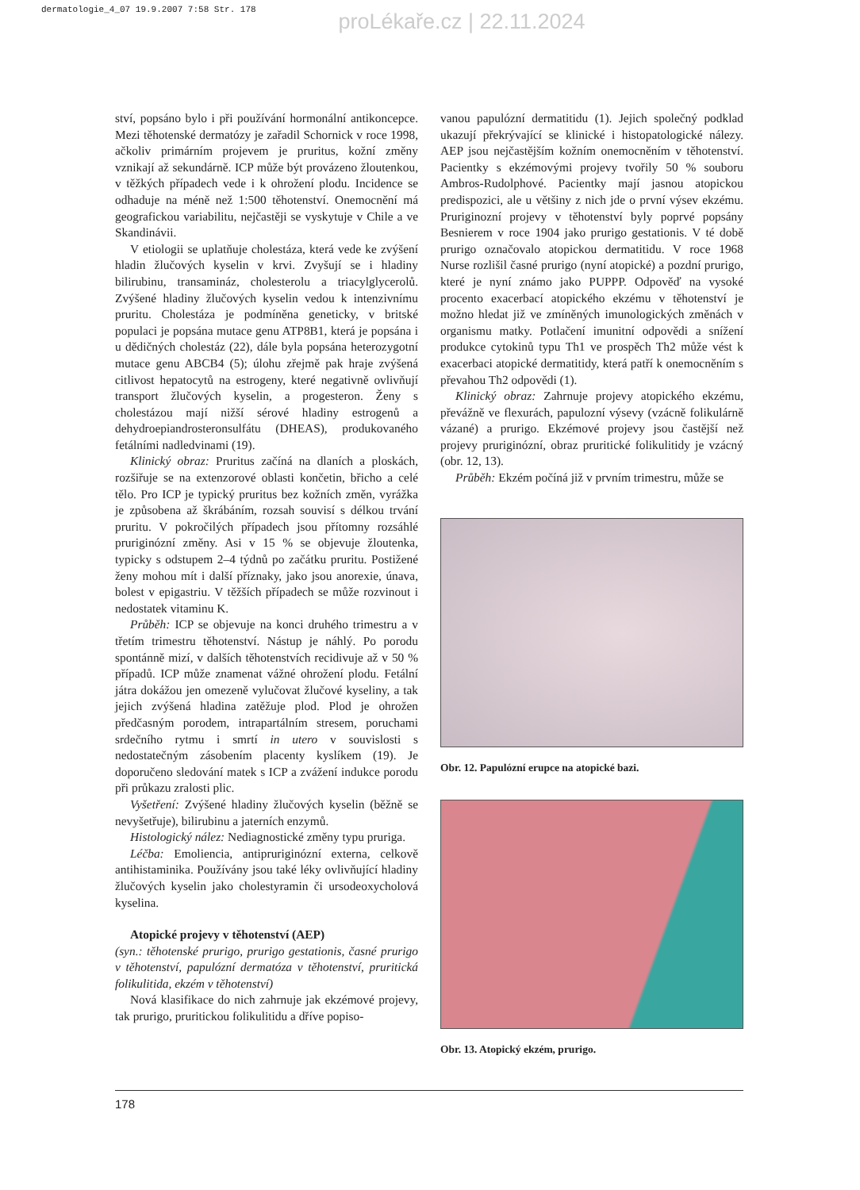dermatologie_4_07 19.9.2007 7:58 Str. 178
proLékaře.cz | 22.11.2024
ství, popsáno bylo i při používání hormonální antikoncepce. Mezi těhotenské dermatózy je zařadil Schornick v roce 1998, ačkoliv primárním projevem je pruritus, kožní změny vznikají až sekundárně. ICP může být provázeno žloutenkou, v těžkých případech vede i k ohrožení plodu. Incidence se odhaduje na méně než 1:500 těhotenství. Onemocnění má geografickou variabilitu, nejčastěji se vyskytuje v Chile a ve Skandinávii.
V etiologii se uplatňuje cholestáza, která vede ke zvýšení hladin žlučových kyselin v krvi. Zvyšují se i hladiny bilirubinu, transamináz, cholesterolu a triacylglycerolů. Zvýšené hladiny žlučových kyselin vedou k intenzivnímu pruritu. Cholestáza je podmíněna geneticky, v britské populaci je popsána mutace genu ATP8B1, která je popsána i u dědičných cholestáz (22), dále byla popsána heterozygotní mutace genu ABCB4 (5); úlohu zřejmě pak hraje zvýšená citlivost hepatocytů na estrogeny, které negativně ovlivňují transport žlučových kyselin, a progesteron. Ženy s cholestázou mají nižší sérové hladiny estrogenů a dehydroepiandrosteronsulfátu (DHEAS), produkovaného fetálními nadledvinami (19).
Klinický obraz: Pruritus začíná na dlaních a ploskách, rozšiřuje se na extenzorové oblasti končetin, břicho a celé tělo. Pro ICP je typický pruritus bez kožních změn, vyrážka je způsobena až škrábáním, rozsah souvisí s délkou trvání pruritu. V pokročilých případech jsou přítomny rozsáhlé pruriginózní změny. Asi v 15 % se objevuje žloutenka, typicky s odstupem 2–4 týdnů po začátku pruritu. Postižené ženy mohou mít i další příznaky, jako jsou anorexie, únava, bolest v epigastriu. V těžších případech se může rozvinout i nedostatek vitaminu K.
Průběh: ICP se objevuje na konci druhého trimestru a v třetím trimestru těhotenství. Nástup je náhlý. Po porodu spontánně mizí, v dalších těhotenstvích recidivuje až v 50 % případů. ICP může znamenat vážné ohrožení plodu. Fetální játra dokážou jen omezeně vylučovat žlučové kyseliny, a tak jejich zvýšená hladina zatěžuje plod. Plod je ohrožen předčasným porodem, intrapartálním stresem, poruchami srdečního rytmu i smrtí in utero v souvislosti s nedostatečným zásobením placenty kyslíkem (19). Je doporučeno sledování matek s ICP a zvážení indukce porodu při průkazu zralosti plic.
Vyšetření: Zvýšené hladiny žlučových kyselin (běžně se nevyšetřuje), bilirubinu a jaterních enzymů.
Histologický nález: Nediagnostické změny typu pruriga.
Léčba: Emoliencia, antipruriginózní externa, celkově antihistaminika. Používány jsou také léky ovlivňující hladiny žlučových kyselin jako cholestyramin či ursodeoxycholová kyselina.
Atopické projevy v těhotenství (AEP)
(syn.: těhotenské prurigo, prurigo gestationis, časné prurigo v těhotenství, papulózní dermatóza v těhotenství, pruritická folikulitida, ekzém v těhotenství)
Nová klasifikace do nich zahrnuje jak ekzémové projevy, tak prurigo, pruritickou folikulitidu a dříve popiso-
vanou papulózní dermatitidu (1). Jejich společný podklad ukazují překrývající se klinické i histopatologické nálezy. AEP jsou nejčastějším kožním onemocněním v těhotenství. Pacientky s ekzémovými projevy tvořily 50 % souboru Ambros-Rudolphové. Pacientky mají jasnou atopickou predispozici, ale u většiny z nich jde o první výsev ekzému. Pruriginozní projevy v těhotenství byly poprvé popsány Besnierem v roce 1904 jako prurigo gestationis. V té době prurigo označovalo atopickou dermatitidu. V roce 1968 Nurse rozlišil časné prurigo (nyní atopické) a pozdní prurigo, které je nyní známo jako PUPPP. Odpověď na vysoké procento exacerbací atopického ekzému v těhotenství je možno hledat již ve zmíněných imunologických změnách v organismu matky. Potlačení imunitní odpovědi a snížení produkce cytokinů typu Th1 ve prospěch Th2 může vést k exacerbaci atopické dermatitidy, která patří k onemocněním s převahou Th2 odpovědi (1).
Klinický obraz: Zahrnuje projevy atopického ekzému, převážně ve flexurách, papulozní výsevy (vzácně folikulárně vázané) a prurigo. Ekzémové projevy jsou častější než projevy pruriginózní, obraz pruritické folikulitidy je vzácný (obr. 12, 13).
Průběh: Ekzém počíná již v prvním trimestru, může se
Obr. 12. Papulózní erupce na atopické bazi.
Obr. 13. Atopický ekzém, prurigo.
178